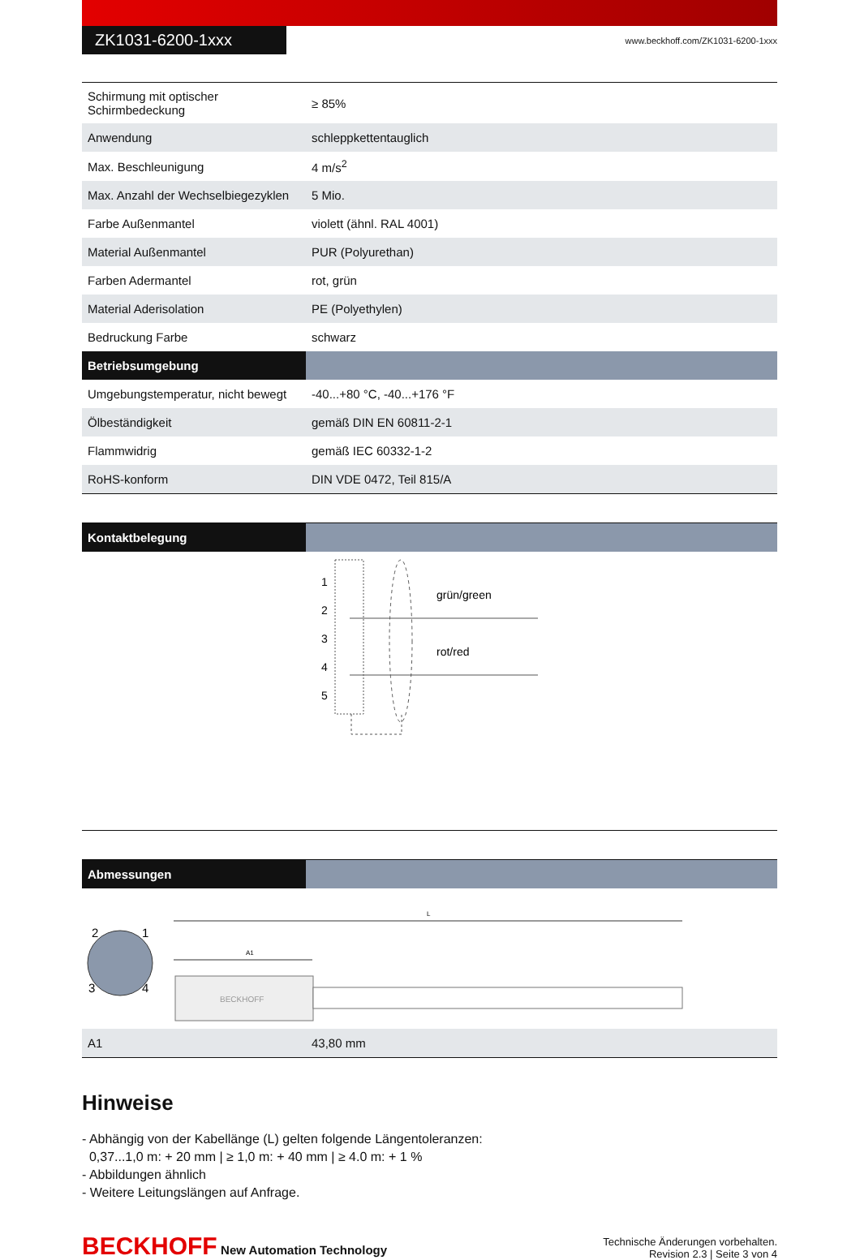ZK1031-6200-1xxx
www.beckhoff.com/ZK1031-6200-1xxx
| Schirmung mit optischer Schirmbedeckung | ≥ 85% |
| Anwendung | schleppkettentauglich |
| Max. Beschleunigung | 4 m/s<sup>2</sup> |
| Max. Anzahl der Wechselbiegezyklen | 5 Mio. |
| Farbe Außenmantel | violett (ähnl. RAL 4001) |
| Material Außenmantel | PUR (Polyurethan) |
| Farben Adermantel | rot, grün |
| Material Aderisolation | PE (Polyethylen) |
| Bedruckung Farbe | schwarz |
| Betriebsumgebung | |
| Umgebungstemperatur, nicht bewegt | -40...+80 °C, -40...+176 °F |
| Ölbeständigkeit | gemäß DIN EN 60811-2-1 |
| Flammwidrig | gemäß IEC 60332-1-2 |
| RoHS-konform | DIN VDE 0472, Teil 815/A |
| Kontaktbelegung | |
| --- | --- |
| 1 2 3 4 5 grün/green rot/red | |
| Abmessungen | |
| --- | --- |
| 2 1 3 4 L A1 BECKHOFF | |
| A1 | 43,80 mm |
Hinweise
- Abhängig von der Kabellänge (L) gelten folgende Längentoleranzen:
0,37...1,0 m: + 20 mm | ≥ 1,0 m: + 40 mm | ≥ 4.0 m: + 1 %
- Abbildungen ähnlich
- Weitere Leitungslängen auf Anfrage.
BECKHOFF New Automation Technology
Technische Änderungen vorbehalten.
Revision 2.3 | Seite 3 von 4